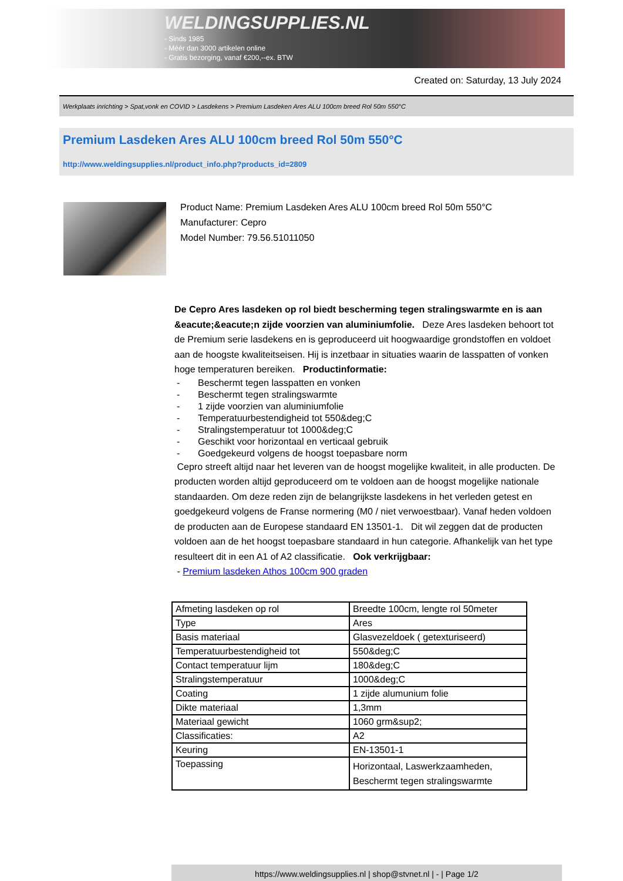WELDINGSUPPLIES.NL
- Sinds 1985
- Méér dan 3000 artikelen online
- Gratis bezorging, vanaf €200,--ex. BTW
Created on: Saturday, 13 July 2024
Werkplaats inrichting > Spat,vonk en COVID > Lasdekens > Premium Lasdeken Ares ALU 100cm breed Rol 50m 550°C
Premium Lasdeken Ares ALU 100cm breed Rol 50m 550°C
http://www.weldingsupplies.nl/product_info.php?products_id=2809
Product Name: Premium Lasdeken Ares ALU 100cm breed Rol 50m 550°C
Manufacturer: Cepro
Model Number: 79.56.51011050
De Cepro Ares lasdeken op rol biedt bescherming tegen stralingswarmte en is aan &eacute;&eacute;n zijde voorzien van aluminiumfolie. Deze Ares lasdeken behoort tot de Premium serie lasdekens en is geproduceerd uit hoogwaardige grondstoffen en voldoet aan de hoogste kwaliteitseisen. Hij is inzetbaar in situaties waarin de lasspatten of vonken hoge temperaturen bereiken. Productinformatie:
- Beschermt tegen lasspatten en vonken
- Beschermt tegen stralingswarmte
- 1 zijde voorzien van aluminiumfolie
- Temperatuurbestendigheid tot 550&deg;C
- Stralingstemperatuur tot 1000&deg;C
- Geschikt voor horizontaal en verticaal gebruik
- Goedgekeurd volgens de hoogst toepasbare norm
Cepro streeft altijd naar het leveren van de hoogst mogelijke kwaliteit, in alle producten. De producten worden altijd geproduceerd om te voldoen aan de hoogst mogelijke nationale standaarden. Om deze reden zijn de belangrijkste lasdekens in het verleden getest en goedgekeurd volgens de Franse normering (M0 / niet verwoestbaar). Vanaf heden voldoen de producten aan de Europese standaard EN 13501-1. Dit wil zeggen dat de producten voldoen aan de het hoogst toepasbare standaard in hun categorie. Afhankelijk van het type resulteert dit in een A1 of A2 classificatie. Ook verkrijgbaar:
- Premium lasdeken Athos 100cm 900 graden
| Afmeting lasdeken op rol | Breedte 100cm, lengte rol 50meter |
| Type | Ares |
| Basis materiaal | Glasvezeldoek ( getexturiseerd) |
| Temperatuurbestendigheid tot | 550&deg;C |
| Contact temperatuur lijm | 180&deg;C |
| Stralingstemperatuur | 1000&deg;C |
| Coating | 1 zijde alumunium folie |
| Dikte materiaal | 1,3mm |
| Materiaal gewicht | 1060 grm&sup2; |
| Classificaties: | A2 |
| Keuring | EN-13501-1 |
| Toepassing | Horizontaal, Laswerkzaamheden, Beschermt tegen stralingswarmte |
https://www.weldingsupplies.nl | shop@stvnet.nl | - | Page 1/2